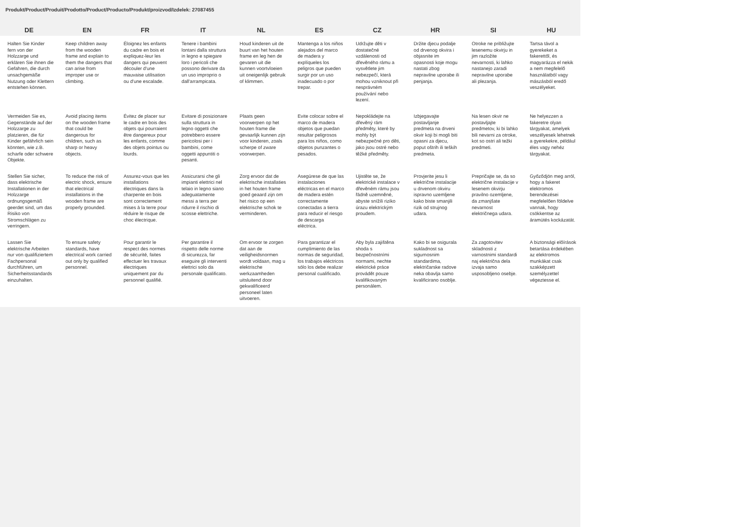Produkt/Product/Produit/Prodotto/Product/Producto/Produkt/proizvod/Izdelek: 27087455
| DE | EN | FR | IT | NL | ES | CZ | HR | SI | HU |
| --- | --- | --- | --- | --- | --- | --- | --- | --- | --- |
| Halten Sie Kinder fern von der Holzzarge und erklären Sie ihnen die Gefahren, die durch unsachgemäße Nutzung oder Klettern entstehen können. | Keep children away from the wooden frame and explain to them the dangers that can arise from improper use or climbing. | Éloignez les enfants du cadre en bois et expliquez-leur les dangers qui peuvent découler d'une mauvaise utilisation ou d'une escalade. | Tenere i bambini lontani dalla struttura in legno e spiegare loro i pericoli che possono derivare da un uso improprio o dall'arrampicata. | Houd kinderen uit de buurt van het houten frame en leg hen de gevaren uit die kunnen voortvloeien uit oneigenlijk gebruik of klimmen. | Mantenga a los niños alejados del marco de madera y explíqueles los peligros que pueden surgir por un uso inadecuado o por trepar. | Udržujte děti v dostatečné vzdálenosti od dřevěného rámu a vysvětlete jim nebezpečí, která mohou vzniknout při nesprávném používání nebo lezení. | Držite djecu podalje od drvenog okvira i objasnite im opasnosti koje mogu nastati zbog nepravilne uporabe ili penjanja. | Otroke ne približujte lesenemu okvirju in jim razložite nevarnosti, ki lahko nastanejo zaradi nepravilne uporabe ali plezanja. | Tartsa távol a gyerekeket a fakerettől, és magyarázza el nekik a nem megfelelő használatból vagy mászásból eredő veszélyeket. |
| Vermeiden Sie es, Gegenstände auf der Holzzarge zu platzieren, die für Kinder gefährlich sein könnten, wie z.B. scharfe oder schwere Objekte. | Avoid placing items on the wooden frame that could be dangerous for children, such as sharp or heavy objects. | Évitez de placer sur le cadre en bois des objets qui pourraient être dangereux pour les enfants, comme des objets pointus ou lourds. | Evitare di posizionare sulla struttura in legno oggetti che potrebbero essere pericolosi per i bambini, come oggetti appuntiti o pesanti. | Plaats geen voorwerpen op het houten frame die gevaarlijk kunnen zijn voor kinderen, zoals scherpe of zware voorwerpen. | Evite colocar sobre el marco de madera objetos que puedan resultar peligrosos para los niños, como objetos punzantes o pesados. | Nepokládejte na dřevěný rám předměty, které by mohly být nebezpečné pro děti, jako jsou ostré nebo těžké předměty. | Izbjegavajte postavljanje predmeta na drveni okvir koji bi mogli biti opasni za djecu, poput oštrih ili teških predmeta. | Na lesen okvir ne postavljajte predmetov, ki bi lahko bili nevarni za otroke, kot so ostri ali težki predmeti. | Ne helyezzen a fakeretre olyan tárgyakat, amelyek veszélyesek lehetnek a gyerekekre, például éles vagy nehéz tárgyakat. |
| Stellen Sie sicher, dass elektrische Installationen in der Holzzarge ordnungsgemäß geerdet sind, um das Risiko von Stromschlägen zu verringern. | To reduce the risk of electric shock, ensure that electrical installations in the wooden frame are properly grounded. | Assurez-vous que les installations électriques dans la charpente en bois sont correctement mises à la terre pour réduire le risque de choc électrique. | Assicurarsi che gli impianti elettrici nel telaio in legno siano adeguatamente messi a terra per ridurre il rischio di scosse elettriche. | Zorg ervoor dat de elektrische installaties in het houten frame goed geaard zijn om het risico op een elektrische schok te verminderen. | Asegúrese de que las instalaciones eléctricas en el marco de madera estén correctamente conectadas a tierra para reducir el riesgo de descarga eléctrica. | Ujistěte se, že elektrické instalace v dřevěném rámu jsou řádně uzemněné, abyste snížili riziko úrazu elektrickým proudem. | Provjerite jesu li električne instalacije u drvenom okviru ispravno uzemljene kako biste smanjili rizik od strujnog udara. | Prepričajte se, da so električne instalacije v lesenem okvirju pravilno ozemljene, da zmanjšate nevarnost električnega udara. | Győződjön meg arról, hogy a fakeret elektromos berendezései megfelelően földelve vannak, hogy csökkentse az áramütés kockázatát. |
| Lassen Sie elektrische Arbeiten nur von qualifiziertem Fachpersonal durchführen, um Sicherheitsstandards einzuhalten. | To ensure safety standards, have electrical work carried out only by qualified personnel. | Pour garantir le respect des normes de sécurité, faites effectuer les travaux électriques uniquement par du personnel qualifié. | Per garantire il rispetto delle norme di sicurezza, far eseguire gli interventi elettrici solo da personale qualificato. | Om ervoor te zorgen dat aan de veiligheidsnormen wordt voldaan, mag u elektrische werkzaamheden uitsluitend door gekwalificeerd personeel laten uitvoeren. | Para garantizar el cumplimiento de las normas de seguridad, los trabajos eléctricos sólo los debe realizar personal cualificado. | Aby byla zajištěna shoda s bezpečnostními normami, nechte elektrické práce provádět pouze kvalifikovaným personálem. | Kako bi se osigurala sukladnost sa sigurnosnim standardima, električarske radove neka obavlja samo kvalificirano osoblje. | Za zagotovitev skladnosti z varnostnimi standardi naj električna dela izvaja samo usposobljeno osebje. | A biztonsági előírások betartása érdekében az elektromos munkákat csak szakképzett személyzettel végeztesse el. |